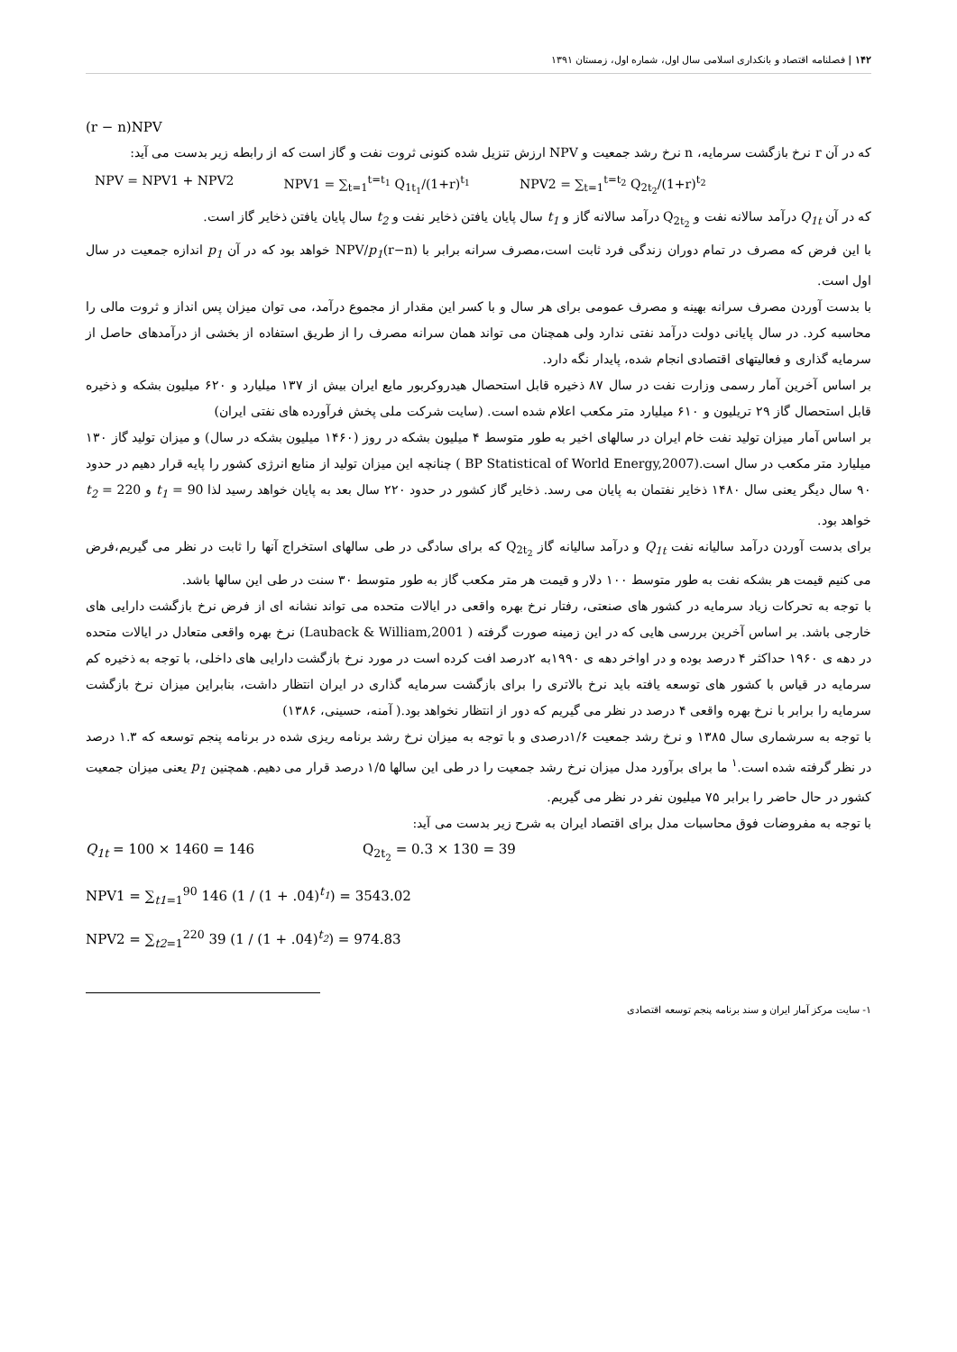۱۴۲ | فصلنامه اقتصاد و بانکداری اسلامی سال اول، شماره اول، زمستان ۱۳۹۱
(r − n)NPV
که در آن r نرخ بازگشت سرمایه، n نرخ رشد جمعیت و NPV ارزش تنزیل شده کنونی ثروت نفت و گاز است که از رابطه زیر بدست می آید:
NPV = NPV1 + NPV2 NPV1 = ∑<sub>t=1</sub><sup>t=t<sub>1</sub></sup> Q<sub>1t<sub>1</sub></sub>/(1+r)<sup>t<sub>1</sub></sup> NPV2 = ∑<sub>t=1</sub><sup>t=t<sub>2</sub></sup> Q<sub>2t<sub>2</sub></sub>/(1+r)<sup>t<sub>2</sub></sup>
که در آن Q<sub>1t</sub> درآمد سالانه نفت و Q<sub>2t<sub>2</sub></sub> درآمد سالانه گاز و t<sub>1</sub> سال پایان یافتن ذخایر نفت و t<sub>2</sub> سال پایان یافتن ذخایر گاز است.
با این فرض که مصرف در تمام دوران زندگی فرد ثابت است،مصرف سرانه برابر با (r−n)NPV/p<sub>1</sub> خواهد بود که در آن p<sub>1</sub> اندازه جمعیت در سال اول است.
با بدست آوردن مصرف سرانه بهینه و مصرف عمومی برای هر سال و با کسر این مقدار از مجموع درآمد، می توان میزان پس انداز و ثروت مالی را محاسبه کرد. در سال پایانی دولت درآمد نفتی ندارد ولی همچنان می تواند همان سرانه مصرف را از طریق استفاده از بخشی از درآمدهای حاصل از سرمایه گذاری و فعالیتهای اقتصادی انجام شده، پایدار نگه دارد.
بر اساس آخرین آمار رسمی وزارت نفت در سال ۸۷ ذخیره قابل استحصال هیدروکربور مایع ایران بیش از ۱۳۷ میلیارد و ۶۲۰ میلیون بشکه و ذخیره قابل استحصال گاز ۲۹ تریلیون و ۶۱۰ میلیارد متر مکعب اعلام شده است. (سایت شرکت ملی پخش فرآورده های نفتی ایران)
بر اساس آمار میزان تولید نفت خام ایران در سالهای اخیر به طور متوسط ۴ میلیون بشکه در روز (۱۴۶۰ میلیون بشکه در سال) و میزان تولید گاز ۱۳۰ میلیارد متر مکعب در سال است.(BP Statistical of World Energy,2007 ) چنانچه این میزان تولید از منابع انرژی کشور را پایه قرار دهیم در حدود ۹۰ سال دیگر یعنی سال ۱۴۸۰ ذخایر نفتمان به پایان می رسد. ذخایر گاز کشور در حدود ۲۲۰ سال بعد به پایان خواهد رسید لذا t<sub>1</sub> = 90 و t<sub>2</sub> = 220 خواهد بود.
برای بدست آوردن درآمد سالیانه نفت Q<sub>1t</sub> و درآمد سالیانه گاز Q<sub>2t<sub>2</sub></sub> که برای سادگی در طی سالهای استخراج آنها را ثابت در نظر می گیریم،فرض می کنیم قیمت هر بشکه نفت به طور متوسط ۱۰۰ دلار و قیمت هر متر مکعب گاز به طور متوسط ۳۰ سنت در طی این سالها باشد.
با توجه به تحرکات زیاد سرمایه در کشور های صنعتی، رفتار نرخ بهره واقعی در ایالات متحده می تواند نشانه ای از فرض نرخ بازگشت دارایی های خارجی باشد. بر اساس آخرین بررسی هایی که در این زمینه صورت گرفته ( Lauback & William,2001) نرخ بهره واقعی متعادل در ایالات متحده در دهه ی ۱۹۶۰ حداکثر ۴ درصد بوده و در اواخر دهه ی ۱۹۹۰به ۲درصد افت کرده است در مورد نرخ بازگشت دارایی های داخلی، با توجه به ذخیره کم سرمایه در قیاس با کشور های توسعه یافته باید نرخ بالاتری را برای بازگشت سرمایه گذاری در ایران انتظار داشت، بنابراین میزان نرخ بازگشت سرمایه را برابر با نرخ بهره واقعی ۴ درصد در نظر می گیریم که دور از انتظار نخواهد بود.( آمنه، حسینی، ۱۳۸۶)
با توجه به سرشماری سال ۱۳۸۵ و نرخ رشد جمعیت ۱/۶درصدی و با توجه به میزان نرخ رشد برنامه ریزی شده در برنامه پنجم توسعه که ۱.۳ درصد در نظر گرفته شده است.<sup>۱</sup> ما برای برآورد مدل میزان نرخ رشد جمعیت را در طی این سالها ۱/۵ درصد قرار می دهیم. همچنین p<sub>1</sub> یعنی میزان جمعیت کشور در حال حاضر را برابر ۷۵ میلیون نفر در نظر می گیریم.
با توجه به مفروضات فوق محاسبات مدل برای اقتصاد ایران به شرح زیر بدست می آید:
Q<sub>1t</sub> = 100 × 1460 = 146 Q<sub>2t<sub>2</sub></sub> = 0.3 × 130 = 39
NPV1 = ∑<sub>t1=1</sub><sup>90</sup> 146 (1 / (1 + .04)<sup>t<sub>1</sub></sup>) = 3543.02
NPV2 = ∑<sub>t2=1</sub><sup>220</sup> 39 (1 / (1 + .04)<sup>t<sub>2</sub></sup>) = 974.83
۱- سایت مرکز آمار ایران و سند برنامه پنجم توسعه اقتصادی